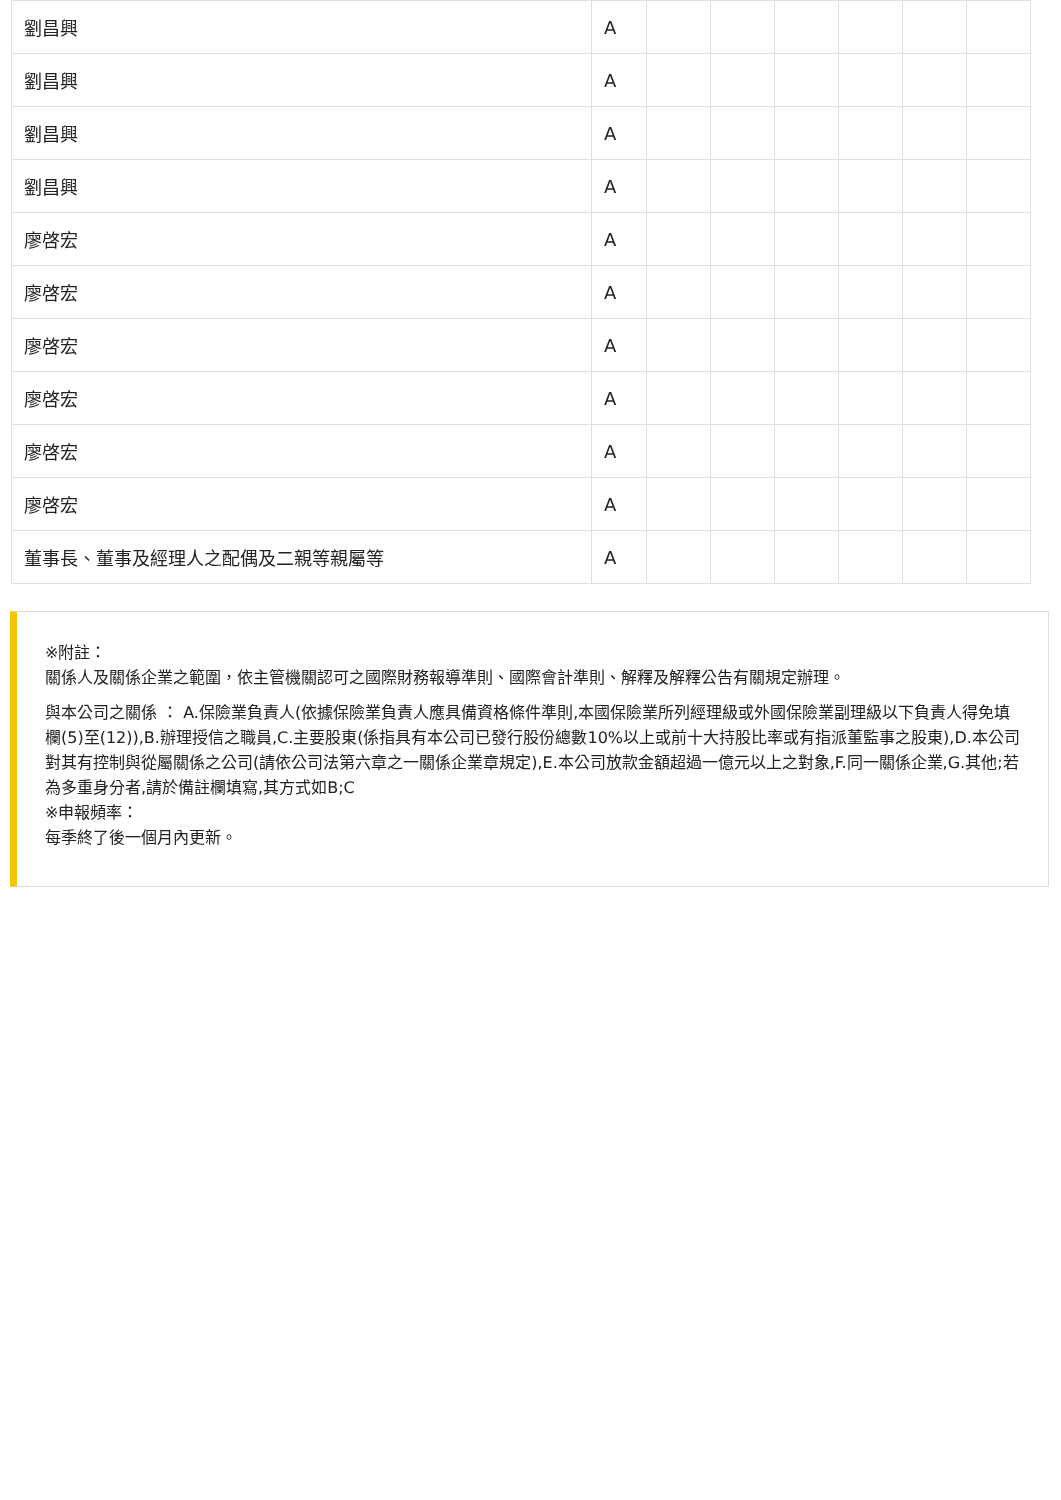| 劉昌興 | A | | | | | | |
| 劉昌興 | A | | | | | | |
| 劉昌興 | A | | | | | | |
| 劉昌興 | A | | | | | | |
| 廖啓宏 | A | | | | | | |
| 廖啓宏 | A | | | | | | |
| 廖啓宏 | A | | | | | | |
| 廖啓宏 | A | | | | | | |
| 廖啓宏 | A | | | | | | |
| 廖啓宏 | A | | | | | | |
| 董事長、董事及經理人之配偶及二親等親屬等 | A | | | | | | |
※附註：
關係人及關係企業之範圍，依主管機關認可之國際財務報導準則、國際會計準則、解釋及解釋公告有關規定辦理。
與本公司之關係 ： A.保險業負責人(依據保險業負責人應具備資格條件準則,本國保險業所列經理級或外國保險業副理級以下負責人得免填欄(5)至(12)),B.辦理授信之職員,C.主要股東(係指具有本公司已發行股份總數10%以上或前十大持股比率或有指派董監事之股東),D.本公司對其有控制與從屬關係之公司(請依公司法第六章之一關係企業章規定),E.本公司放款金額超過一億元以上之對象,F.同一關係企業,G.其他;若為多重身分者,請於備註欄填寫,其方式如B;C
※申報頻率：
每季終了後一個月內更新。